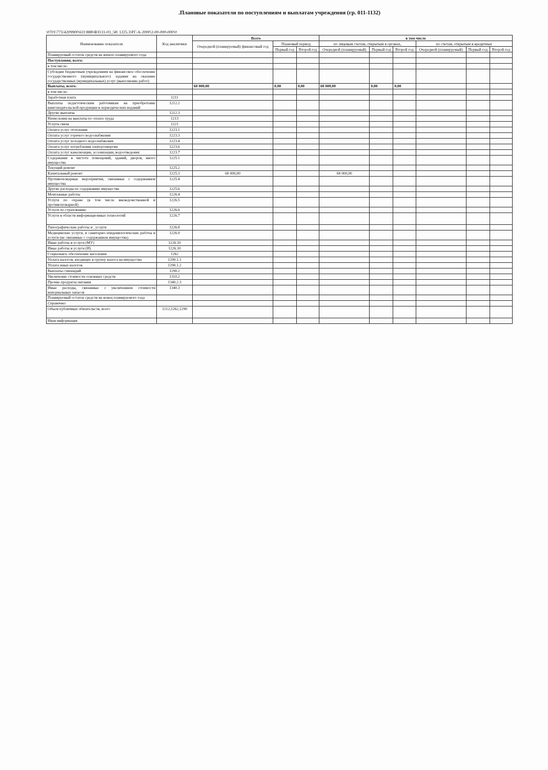.Плановые показатели по поступлениям и выплатам учреждения (гр. 011-1132)
\0701\775\4209900\611\888\ФЗ131-03_58\ 1225.3\РГ-А-2000\2-00-000-000\0
| Наименование показателя | Код аналитики | Всего | | | в том числе | | | | | |
| --- | --- | --- | --- | --- | --- | --- | --- | --- | --- | --- |
| | | Очередной (планируемый) финансовый год | Плановый период | | по лицевым счетам, открытым в органах, | | | по счетам, открытым в кредитных | | |
| | | | Первый год | Второй год | Очередной (планируемый) | Первый год | Второй год | Очередной (планируемый) | Первый год | Второй год |
| Планируемый остаток средств на начало планируемого года | | | | | | | | | | |
| Поступления, всего: | | | | | | | | | | |
| в том числе: | | | | | | | | | | |
| Субсидии бюджетным учреждениям на финансовое обеспечение государственного (муниципального) задания на оказание государственных (муниципальных) услуг (выполнение работ) | | | | | | | | | | |
| Выплаты, всего: | | 68 000,00 | 0,00 | 0,00 | 68 000,00 | 0,00 | 0,00 | | | |
| в том числе: | | | | | | | | | | |
| Заработная плата | 1211 | | | | | | | | | |
| Выплаты педагогическим работникам на приобретение книгоиздательской продукции и периодических изданий | 1212.2 | | | | | | | | | |
| Другие выплаты | 1212.3 | | | | | | | | | |
| Начисления на выплаты по оплате труда | 1213 | | | | | | | | | |
| Услуги связи | 1221 | | | | | | | | | |
| Оплата услуг отопления | 1223.1 | | | | | | | | | |
| Оплата услуг горячего водоснабжения | 1223.3 | | | | | | | | | |
| Оплата услуг холодного водоснабжения | 1223.4 | | | | | | | | | |
| Оплата услуг потребления электроэнергии | 1223.6 | | | | | | | | | |
| Оплата услуг канализации, ассенизации, водоотведения | 1223.7 | | | | | | | | | |
| Содержание в чистоте помещений, зданий, дворов, иного имущества | 1225.1 | | | | | | | | | |
| Текущий ремонт | 1225.2 | | | | | | | | | |
| Капитальный ремонт | 1225.3 | 68 000,00 | | | 68 000,00 | | | | | |
| Противопожарные мероприятия, связанные с содержанием имущества | 1225.4 | | | | | | | | | |
| Другие расходы по содержанию имущества | 1225.6 | | | | | | | | | |
| Монтажные работы | 1226.4 | | | | | | | | | |
| Услуги по охране (в том числе вневедомственной и противопожарной) | 1226.5 | | | | | | | | | |
| Услуги по страхованию | 1226.6 | | | | | | | | | |
| Услуги в области информационных технологий | 1226.7 | | | | | | | | | |
| Типографические работы и , услуги | 1226.8 | | | | | | | | | |
| Медицинские услуги, и санитарно-эпидемилогические работы и услуги (не связанные с содержанием имущества) | 1226.9 | | | | | | | | | |
| Иные работы и услуги (МУ) | 1226.10 | | | | | | | | | |
| Иные работы и услуги (И) | 1226.10 | | | | | | | | | |
| Социальное обеспечение населения | 1262 | | | | | | | | | |
| Уплата налогов, входящих в группу налога на имущества | 1290.1.1 | | | | | | | | | |
| Уплата иных налогов | 1290.1.2 | | | | | | | | | |
| Выплаты стипендий | 1290.2 | | | | | | | | | |
| Увеличение стоимости основных средств | 1310.2 | | | | | | | | | |
| Прочие продукты питания | 1340.2.3 | | | | | | | | | |
| Иные расходы, связанные с увеличением стоимости материальных запасов | 1340.3 | | | | | | | | | |
| Планируемый остаток средств на конец планируемого года | | | | | | | | | | |
| Справочно: | | | | | | | | | | |
| Объем публичных обязательств, всего | 1212,1262,1290 | | | | | | | | | |
| Иная информация | | | | | | | | | | |